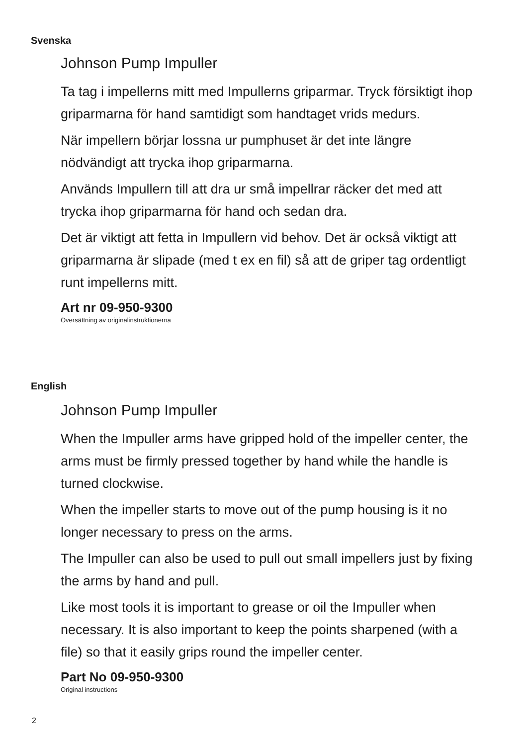Svenska
Johnson Pump Impuller
Ta tag i impellerns mitt med Impullerns griparmar. Tryck försik­tigt ihop griparmarna för hand samtidigt som handtaget vrids medurs.
När impellern börjar lossna ur pumphuset är det inte längre nödvändigt att trycka ihop griparmarna.
Används Impullern till att dra ur små impellrar räcker det med att trycka ihop griparmarna för hand och sedan dra.
Det är viktigt att fetta in Impullern vid behov. Det är också viktigt att griparmarna är slipade (med t ex en fil) så att de griper tag ordentligt runt impellerns mitt.
Art nr 09-950-9300
Översättning av originalinstruktionerna
English
Johnson Pump Impuller
When the Impuller arms have gripped hold of the impeller center, the arms must be firmly pressed together by hand while the handle is turned clockwise.
When the impeller starts to move out of the pump housing is it no longer necessary to press on the arms.
The Impuller can also be used to pull out small impellers just by fixing the arms by hand and pull.
Like most tools it is important to grease or oil the Impuller when necessary. It is also important to keep the points sharpened (with a file) so that it easily grips round the impeller center.
Part No 09-950-9300
Original instructions
2